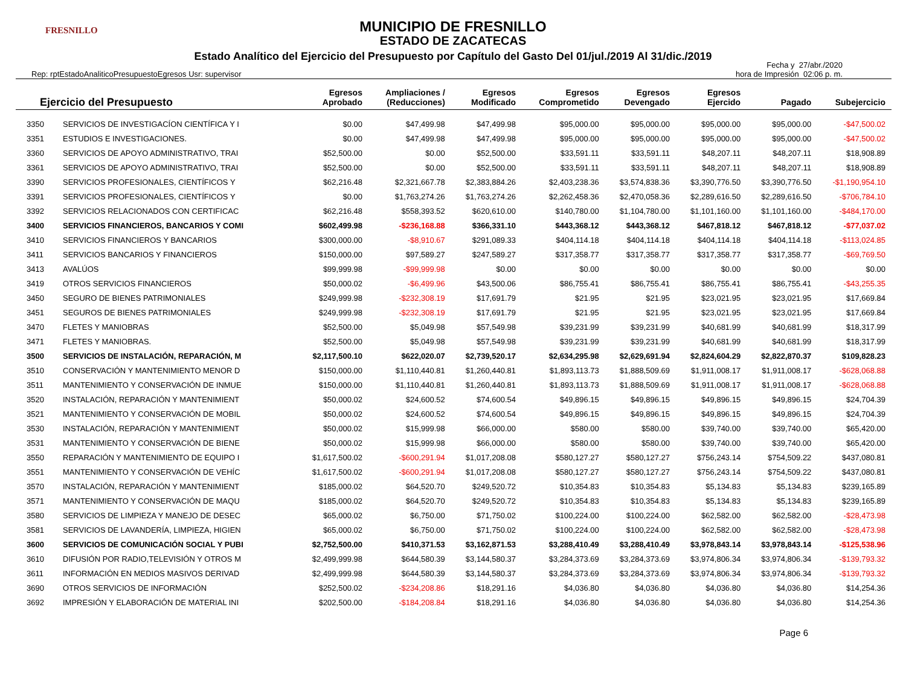FRESNILLO
MUNICIPIO DE FRESNILLO
ESTADO DE ZACATECAS
Estado Analítico del Ejercicio del Presupuesto por Capítulo del Gasto Del 01/jul./2019 Al 31/dic./2019
Rep: rptEstadoAnaliticoPresupuestoEgresos Usr: supervisor
Fecha y 27/abr./2020
hora de Impresión 02:06 p. m.
| Ejercicio del Presupuesto | | Egresos Aprobado | Ampliaciones / (Reducciones) | Egresos Modificado | Egresos Comprometido | Egresos Devengado | Egresos Ejercido | Pagado | Subejercicio |
| --- | --- | --- | --- | --- | --- | --- | --- | --- | --- |
| 3350 | SERVICIOS DE INVESTIGACÍON CIENTÍFICA Y I | $0.00 | $47,499.98 | $47,499.98 | $95,000.00 | $95,000.00 | $95,000.00 | $95,000.00 | -$47,500.02 |
| 3351 | ESTUDIOS E INVESTIGACIONES. | $0.00 | $47,499.98 | $47,499.98 | $95,000.00 | $95,000.00 | $95,000.00 | $95,000.00 | -$47,500.02 |
| 3360 | SERVICIOS DE APOYO ADMINISTRATIVO, TRAI | $52,500.00 | $0.00 | $52,500.00 | $33,591.11 | $33,591.11 | $48,207.11 | $48,207.11 | $18,908.89 |
| 3361 | SERVICIOS DE APOYO ADMINISTRATIVO, TRAI | $52,500.00 | $0.00 | $52,500.00 | $33,591.11 | $33,591.11 | $48,207.11 | $48,207.11 | $18,908.89 |
| 3390 | SERVICIOS PROFESIONALES, CIENTÍFICOS Y | $62,216.48 | $2,321,667.78 | $2,383,884.26 | $2,403,238.36 | $3,574,838.36 | $3,390,776.50 | $3,390,776.50 | -$1,190,954.10 |
| 3391 | SERVICIOS PROFESIONALES, CIENTÍFICOS Y | $0.00 | $1,763,274.26 | $1,763,274.26 | $2,262,458.36 | $2,470,058.36 | $2,289,616.50 | $2,289,616.50 | -$706,784.10 |
| 3392 | SERVICIOS RELACIONADOS CON CERTIFICAC | $62,216.48 | $558,393.52 | $620,610.00 | $140,780.00 | $1,104,780.00 | $1,101,160.00 | $1,101,160.00 | -$484,170.00 |
| 3400 | SERVICIOS FINANCIEROS, BANCARIOS Y COMI | $602,499.98 | -$236,168.88 | $366,331.10 | $443,368.12 | $443,368.12 | $467,818.12 | $467,818.12 | -$77,037.02 |
| 3410 | SERVICIOS FINANCIEROS Y BANCARIOS | $300,000.00 | -$8,910.67 | $291,089.33 | $404,114.18 | $404,114.18 | $404,114.18 | $404,114.18 | -$113,024.85 |
| 3411 | SERVICIOS BANCARIOS Y FINANCIEROS | $150,000.00 | $97,589.27 | $247,589.27 | $317,358.77 | $317,358.77 | $317,358.77 | $317,358.77 | -$69,769.50 |
| 3413 | AVALÚOS | $99,999.98 | -$99,999.98 | $0.00 | $0.00 | $0.00 | $0.00 | $0.00 | $0.00 |
| 3419 | OTROS SERVICIOS FINANCIEROS | $50,000.02 | -$6,499.96 | $43,500.06 | $86,755.41 | $86,755.41 | $86,755.41 | $86,755.41 | -$43,255.35 |
| 3450 | SEGURO DE BIENES PATRIMONIALES | $249,999.98 | -$232,308.19 | $17,691.79 | $21.95 | $21.95 | $23,021.95 | $23,021.95 | $17,669.84 |
| 3451 | SEGUROS DE BIENES PATRIMONIALES | $249,999.98 | -$232,308.19 | $17,691.79 | $21.95 | $21.95 | $23,021.95 | $23,021.95 | $17,669.84 |
| 3470 | FLETES Y MANIOBRAS | $52,500.00 | $5,049.98 | $57,549.98 | $39,231.99 | $39,231.99 | $40,681.99 | $40,681.99 | $18,317.99 |
| 3471 | FLETES Y MANIOBRAS. | $52,500.00 | $5,049.98 | $57,549.98 | $39,231.99 | $39,231.99 | $40,681.99 | $40,681.99 | $18,317.99 |
| 3500 | SERVICIOS DE INSTALACIÓN, REPARACIÓN, M | $2,117,500.10 | $622,020.07 | $2,739,520.17 | $2,634,295.98 | $2,629,691.94 | $2,824,604.29 | $2,822,870.37 | $109,828.23 |
| 3510 | CONSERVACIÓN Y MANTENIMIENTO MENOR D | $150,000.00 | $1,110,440.81 | $1,260,440.81 | $1,893,113.73 | $1,888,509.69 | $1,911,008.17 | $1,911,008.17 | -$628,068.88 |
| 3511 | MANTENIMIENTO Y CONSERVACIÓN DE INMUE | $150,000.00 | $1,110,440.81 | $1,260,440.81 | $1,893,113.73 | $1,888,509.69 | $1,911,008.17 | $1,911,008.17 | -$628,068.88 |
| 3520 | INSTALACIÓN, REPARACIÓN Y MANTENIMIENT | $50,000.02 | $24,600.52 | $74,600.54 | $49,896.15 | $49,896.15 | $49,896.15 | $49,896.15 | $24,704.39 |
| 3521 | MANTENIMIENTO Y CONSERVACIÓN DE MOBIL | $50,000.02 | $24,600.52 | $74,600.54 | $49,896.15 | $49,896.15 | $49,896.15 | $49,896.15 | $24,704.39 |
| 3530 | INSTALACIÓN, REPARACIÓN Y MANTENIMIENT | $50,000.02 | $15,999.98 | $66,000.00 | $580.00 | $580.00 | $39,740.00 | $39,740.00 | $65,420.00 |
| 3531 | MANTENIMIENTO Y CONSERVACIÓN DE BIENE | $50,000.02 | $15,999.98 | $66,000.00 | $580.00 | $580.00 | $39,740.00 | $39,740.00 | $65,420.00 |
| 3550 | REPARACIÓN Y MANTENIMIENTO DE EQUIPO I | $1,617,500.02 | -$600,291.94 | $1,017,208.08 | $580,127.27 | $580,127.27 | $756,243.14 | $754,509.22 | $437,080.81 |
| 3551 | MANTENIMIENTO Y CONSERVACIÓN DE VEHÍC | $1,617,500.02 | -$600,291.94 | $1,017,208.08 | $580,127.27 | $580,127.27 | $756,243.14 | $754,509.22 | $437,080.81 |
| 3570 | INSTALACIÓN, REPARACIÓN Y MANTENIMIENT | $185,000.02 | $64,520.70 | $249,520.72 | $10,354.83 | $10,354.83 | $5,134.83 | $5,134.83 | $239,165.89 |
| 3571 | MANTENIMIENTO Y CONSERVACIÓN DE MAQU | $185,000.02 | $64,520.70 | $249,520.72 | $10,354.83 | $10,354.83 | $5,134.83 | $5,134.83 | $239,165.89 |
| 3580 | SERVICIOS DE LIMPIEZA Y MANEJO DE DESEC | $65,000.02 | $6,750.00 | $71,750.02 | $100,224.00 | $100,224.00 | $62,582.00 | $62,582.00 | -$28,473.98 |
| 3581 | SERVICIOS DE LAVANDERÍA, LIMPIEZA, HIGIEN | $65,000.02 | $6,750.00 | $71,750.02 | $100,224.00 | $100,224.00 | $62,582.00 | $62,582.00 | -$28,473.98 |
| 3600 | SERVICIOS DE COMUNICACIÓN SOCIAL Y PUBI | $2,752,500.00 | $410,371.53 | $3,162,871.53 | $3,288,410.49 | $3,288,410.49 | $3,978,843.14 | $3,978,843.14 | -$125,538.96 |
| 3610 | DIFUSIÓN POR RADIO,TELEVISIÓN Y OTROS M | $2,499,999.98 | $644,580.39 | $3,144,580.37 | $3,284,373.69 | $3,284,373.69 | $3,974,806.34 | $3,974,806.34 | -$139,793.32 |
| 3611 | INFORMACIÓN EN MEDIOS MASIVOS DERIVAD | $2,499,999.98 | $644,580.39 | $3,144,580.37 | $3,284,373.69 | $3,284,373.69 | $3,974,806.34 | $3,974,806.34 | -$139,793.32 |
| 3690 | OTROS SERVICIOS DE INFORMACIÓN | $252,500.02 | -$234,208.86 | $18,291.16 | $4,036.80 | $4,036.80 | $4,036.80 | $4,036.80 | $14,254.36 |
| 3692 | IMPRESIÓN Y ELABORACIÓN DE MATERIAL INI | $202,500.00 | -$184,208.84 | $18,291.16 | $4,036.80 | $4,036.80 | $4,036.80 | $4,036.80 | $14,254.36 |
Page 6